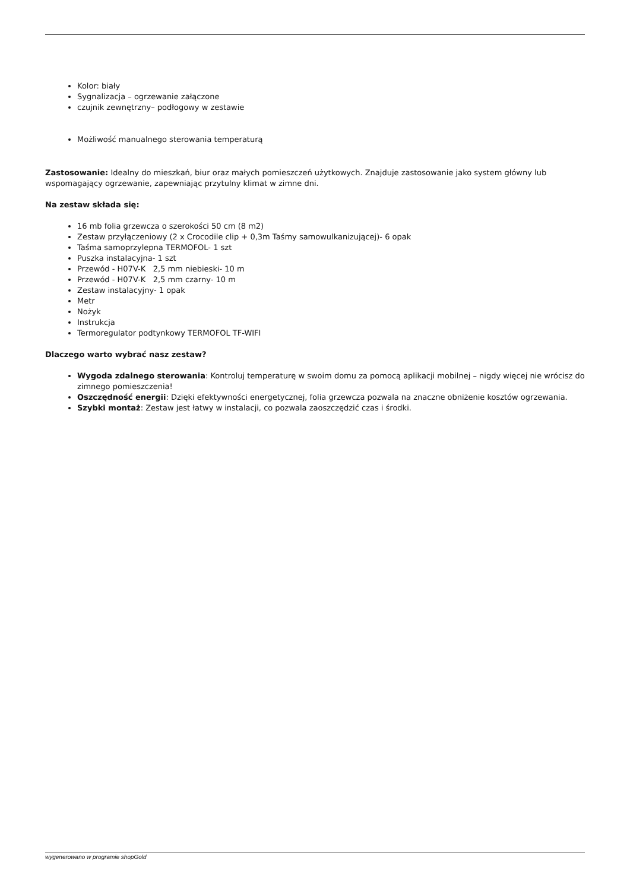Kolor: biały
Sygnalizacja – ogrzewanie załączone
czujnik zewnętrzny– podłogowy w zestawie
Możliwość manualnego sterowania temperaturą
Zastosowanie: Idealny do mieszkań, biur oraz małych pomieszczeń użytkowych. Znajduje zastosowanie jako system główny lub wspomagający ogrzewanie, zapewniając przytulny klimat w zimne dni.
Na zestaw składa się:
16 mb folia grzewcza o szerokości 50 cm (8 m2)
Zestaw przyłączeniowy (2 x Crocodile clip + 0,3m Taśmy samowulkanizującej)- 6 opak
Taśma samoprzylepna TERMOFOL- 1 szt
Puszka instalacyjna- 1 szt
Przewód - H07V-K 2,5 mm niebieski- 10 m
Przewód - H07V-K 2,5 mm czarny- 10 m
Zestaw instalacyjny- 1 opak
Metr
Nożyk
Instrukcja
Termoregulator podtynkowy TERMOFOL TF-WIFI
Dlaczego warto wybrać nasz zestaw?
Wygoda zdalnego sterowania: Kontroluj temperaturę w swoim domu za pomocą aplikacji mobilnej – nigdy więcej nie wrócisz do zimnego pomieszczenia!
Oszczędność energii: Dzięki efektywności energetycznej, folia grzewcza pozwala na znaczne obniżenie kosztów ogrzewania.
Szybki montaż: Zestaw jest łatwy w instalacji, co pozwala zaoszczędzić czas i środki.
wygenerowano w programie shopGold